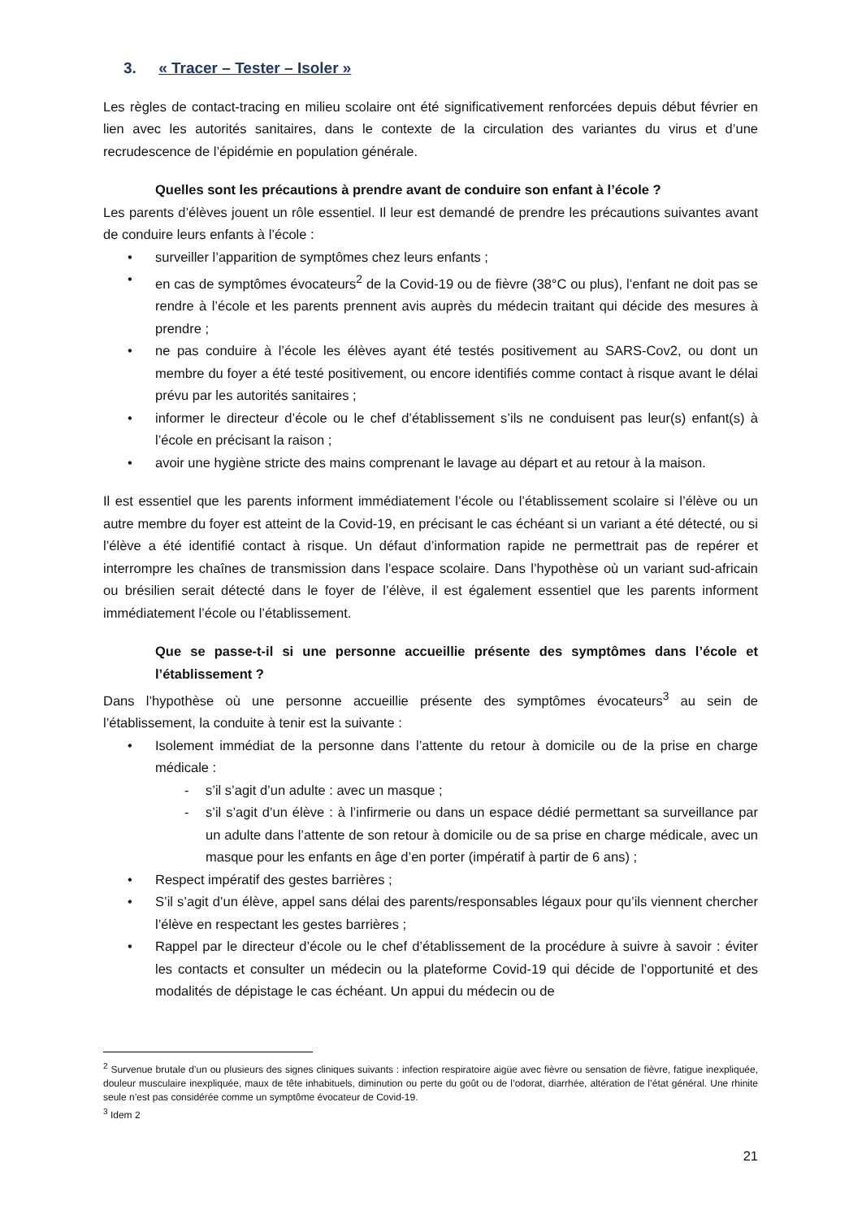3. « Tracer – Tester – Isoler »
Les règles de contact-tracing en milieu scolaire ont été significativement renforcées depuis début février en lien avec les autorités sanitaires, dans le contexte de la circulation des variantes du virus et d’une recrudescence de l’épidémie en population générale.
Quelles sont les précautions à prendre avant de conduire son enfant à l’école ?
Les parents d’élèves jouent un rôle essentiel. Il leur est demandé de prendre les précautions suivantes avant de conduire leurs enfants à l’école :
• surveiller l’apparition de symptômes chez leurs enfants ;
• en cas de symptômes évocateurs<sup>2</sup> de la Covid-19 ou de fièvre (38°C ou plus), l’enfant ne doit pas se rendre à l’école et les parents prennent avis auprès du médecin traitant qui décide des mesures à prendre ;
• ne pas conduire à l’école les élèves ayant été testés positivement au SARS-Cov2, ou dont un membre du foyer a été testé positivement, ou encore identifiés comme contact à risque avant le délai prévu par les autorités sanitaires ;
• informer le directeur d’école ou le chef d’établissement s’ils ne conduisent pas leur(s) enfant(s) à l’école en précisant la raison ;
• avoir une hygiène stricte des mains comprenant le lavage au départ et au retour à la maison.
Il est essentiel que les parents informent immédiatement l’école ou l’établissement scolaire si l’élève ou un autre membre du foyer est atteint de la Covid-19, en précisant le cas échéant si un variant a été détecté, ou si l’élève a été identifié contact à risque. Un défaut d’information rapide ne permettrait pas de repérer et interrompre les chaînes de transmission dans l’espace scolaire. Dans l’hypothèse où un variant sud-africain ou brésilien serait détecté dans le foyer de l’élève, il est également essentiel que les parents informent immédiatement l’école ou l’établissement.
Que se passe-t-il si une personne accueillie présente des symptômes dans l’école et l’établissement ?
Dans l’hypothèse où une personne accueillie présente des symptômes évocateurs<sup>3</sup> au sein de l’établissement, la conduite à tenir est la suivante :
• Isolement immédiat de la personne dans l’attente du retour à domicile ou de la prise en charge médicale :
- s’il s’agit d’un adulte : avec un masque ;
- s’il s’agit d’un élève : à l’infirmerie ou dans un espace dédié permettant sa surveillance par un adulte dans l’attente de son retour à domicile ou de sa prise en charge médicale, avec un masque pour les enfants en âge d’en porter (impératif à partir de 6 ans) ;
• Respect impératif des gestes barrières ;
• S’il s’agit d’un élève, appel sans délai des parents/responsables légaux pour qu’ils viennent chercher l’élève en respectant les gestes barrières ;
• Rappel par le directeur d’école ou le chef d’établissement de la procédure à suivre à savoir : éviter les contacts et consulter un médecin ou la plateforme Covid-19 qui décide de l’opportunité et des modalités de dépistage le cas échéant. Un appui du médecin ou de
<sup>2</sup> Survenue brutale d’un ou plusieurs des signes cliniques suivants : infection respiratoire aigüe avec fièvre ou sensation de fièvre, fatigue inexpliquée, douleur musculaire inexpliquée, maux de tête inhabituels, diminution ou perte du goût ou de l’odorat, diarrhée, altération de l’état général. Une rhinite seule n’est pas considérée comme un symptôme évocateur de Covid-19.
<sup>3</sup> Idem 2
21